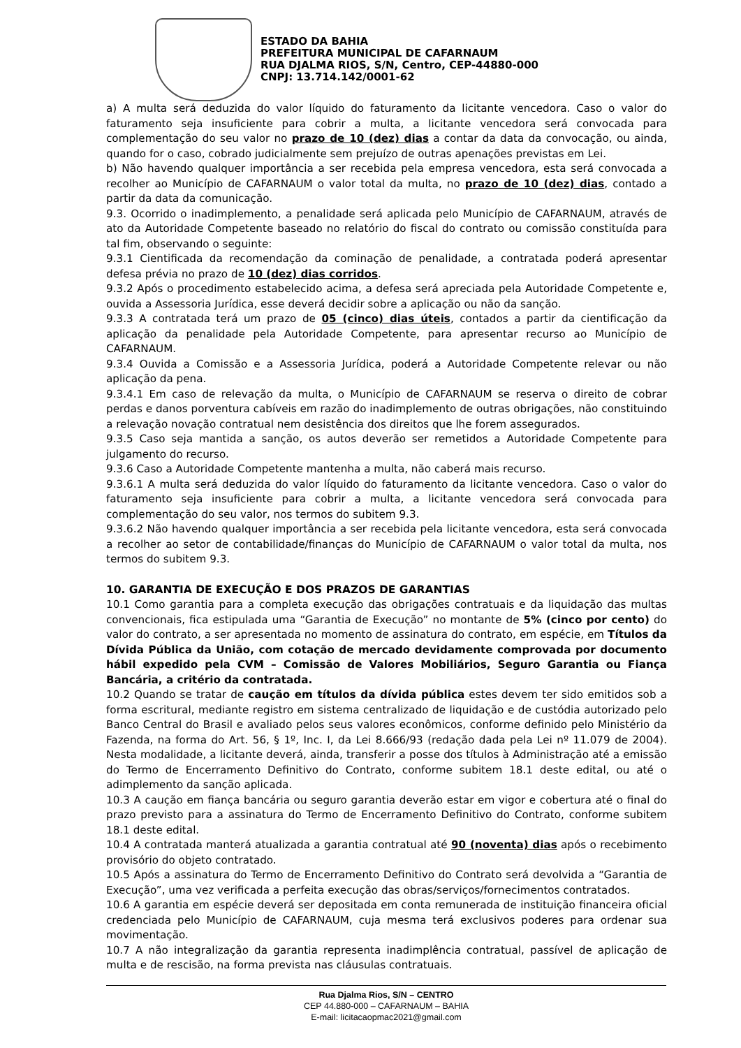ESTADO DA BAHIA
PREFEITURA MUNICIPAL DE CAFARNAUM
RUA DJALMA RIOS, S/N, Centro, CEP-44880-000
CNPJ: 13.714.142/0001-62
a) A multa será deduzida do valor líquido do faturamento da licitante vencedora. Caso o valor do faturamento seja insuficiente para cobrir a multa, a licitante vencedora será convocada para complementação do seu valor no prazo de 10 (dez) dias a contar da data da convocação, ou ainda, quando for o caso, cobrado judicialmente sem prejuízo de outras apenações previstas em Lei.
b) Não havendo qualquer importância a ser recebida pela empresa vencedora, esta será convocada a recolher ao Município de CAFARNAUM o valor total da multa, no prazo de 10 (dez) dias, contado a partir da data da comunicação.
9.3. Ocorrido o inadimplemento, a penalidade será aplicada pelo Município de CAFARNAUM, através de ato da Autoridade Competente baseado no relatório do fiscal do contrato ou comissão constituída para tal fim, observando o seguinte:
9.3.1 Cientificada da recomendação da cominação de penalidade, a contratada poderá apresentar defesa prévia no prazo de 10 (dez) dias corridos.
9.3.2 Após o procedimento estabelecido acima, a defesa será apreciada pela Autoridade Competente e, ouvida a Assessoria Jurídica, esse deverá decidir sobre a aplicação ou não da sanção.
9.3.3 A contratada terá um prazo de 05 (cinco) dias úteis, contados a partir da cientificação da aplicação da penalidade pela Autoridade Competente, para apresentar recurso ao Município de CAFARNAUM.
9.3.4 Ouvida a Comissão e a Assessoria Jurídica, poderá a Autoridade Competente relevar ou não aplicação da pena.
9.3.4.1 Em caso de relevação da multa, o Município de CAFARNAUM se reserva o direito de cobrar perdas e danos porventura cabíveis em razão do inadimplemento de outras obrigações, não constituindo a relevação novação contratual nem desistência dos direitos que lhe forem assegurados.
9.3.5 Caso seja mantida a sanção, os autos deverão ser remetidos a Autoridade Competente para julgamento do recurso.
9.3.6 Caso a Autoridade Competente mantenha a multa, não caberá mais recurso.
9.3.6.1 A multa será deduzida do valor líquido do faturamento da licitante vencedora. Caso o valor do faturamento seja insuficiente para cobrir a multa, a licitante vencedora será convocada para complementação do seu valor, nos termos do subitem 9.3.
9.3.6.2 Não havendo qualquer importância a ser recebida pela licitante vencedora, esta será convocada a recolher ao setor de contabilidade/finanças do Município de CAFARNAUM o valor total da multa, nos termos do subitem 9.3.
10. GARANTIA DE EXECUÇÃO E DOS PRAZOS DE GARANTIAS
10.1 Como garantia para a completa execução das obrigações contratuais e da liquidação das multas convencionais, fica estipulada uma “Garantia de Execução” no montante de 5% (cinco por cento) do valor do contrato, a ser apresentada no momento de assinatura do contrato, em espécie, em Títulos da Dívida Pública da União, com cotação de mercado devidamente comprovada por documento hábil expedido pela CVM – Comissão de Valores Mobiliários, Seguro Garantia ou Fiança Bancária, a critério da contratada.
10.2 Quando se tratar de caução em títulos da dívida pública estes devem ter sido emitidos sob a forma escritural, mediante registro em sistema centralizado de liquidação e de custódia autorizado pelo Banco Central do Brasil e avaliado pelos seus valores econômicos, conforme definido pelo Ministério da Fazenda, na forma do Art. 56, § 1º, Inc. I, da Lei 8.666/93 (redação dada pela Lei nº 11.079 de 2004). Nesta modalidade, a licitante deverá, ainda, transferir a posse dos títulos à Administração até a emissão do Termo de Encerramento Definitivo do Contrato, conforme subitem 18.1 deste edital, ou até o adimplemento da sanção aplicada.
10.3 A caução em fiança bancária ou seguro garantia deverão estar em vigor e cobertura até o final do prazo previsto para a assinatura do Termo de Encerramento Definitivo do Contrato, conforme subitem 18.1 deste edital.
10.4 A contratada manterá atualizada a garantia contratual até 90 (noventa) dias após o recebimento provisório do objeto contratado.
10.5 Após a assinatura do Termo de Encerramento Definitivo do Contrato será devolvida a “Garantia de Execução”, uma vez verificada a perfeita execução das obras/serviços/fornecimentos contratados.
10.6 A garantia em espécie deverá ser depositada em conta remunerada de instituição financeira oficial credenciada pelo Município de CAFARNAUM, cuja mesma terá exclusivos poderes para ordenar sua movimentação.
10.7 A não integralização da garantia representa inadimplência contratual, passível de aplicação de multa e de rescisão, na forma prevista nas cláusulas contratuais.
Rua Djalma Rios, S/N – CENTRO
CEP 44.880-000 – CAFARNAUM – BAHIA
E-mail: licitacaopmac2021@gmail.com